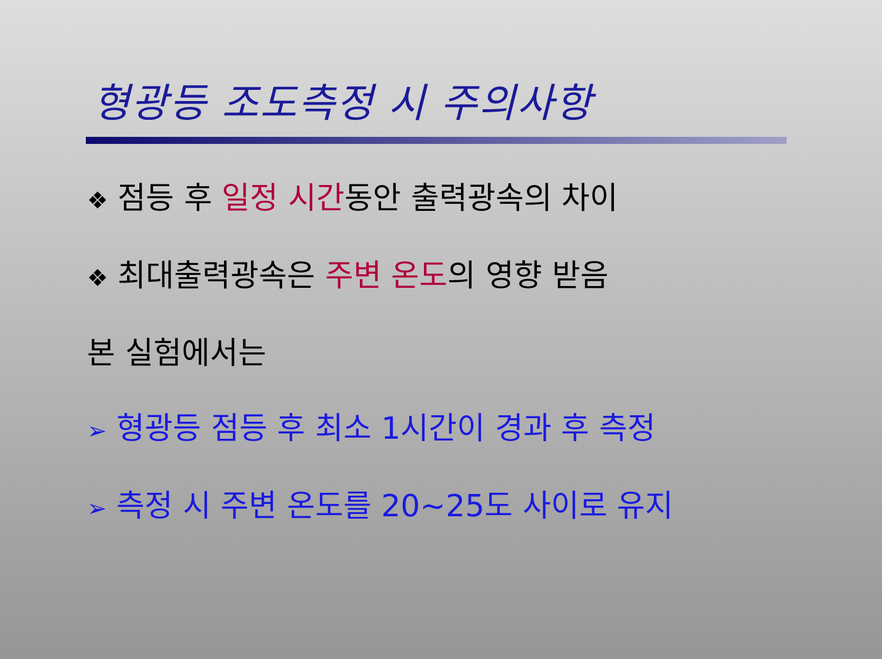형광등 조도측정 시 주의사항
❖ 점등 후 일정 시간동안 출력광속의 차이
❖ 최대출력광속은 주변 온도의 영향 받음
본 실험에서는
➢ 형광등 점등 후 최소 1시간이 경과 후 측정
➢ 측정 시 주변 온도를 20~25도 사이로 유지